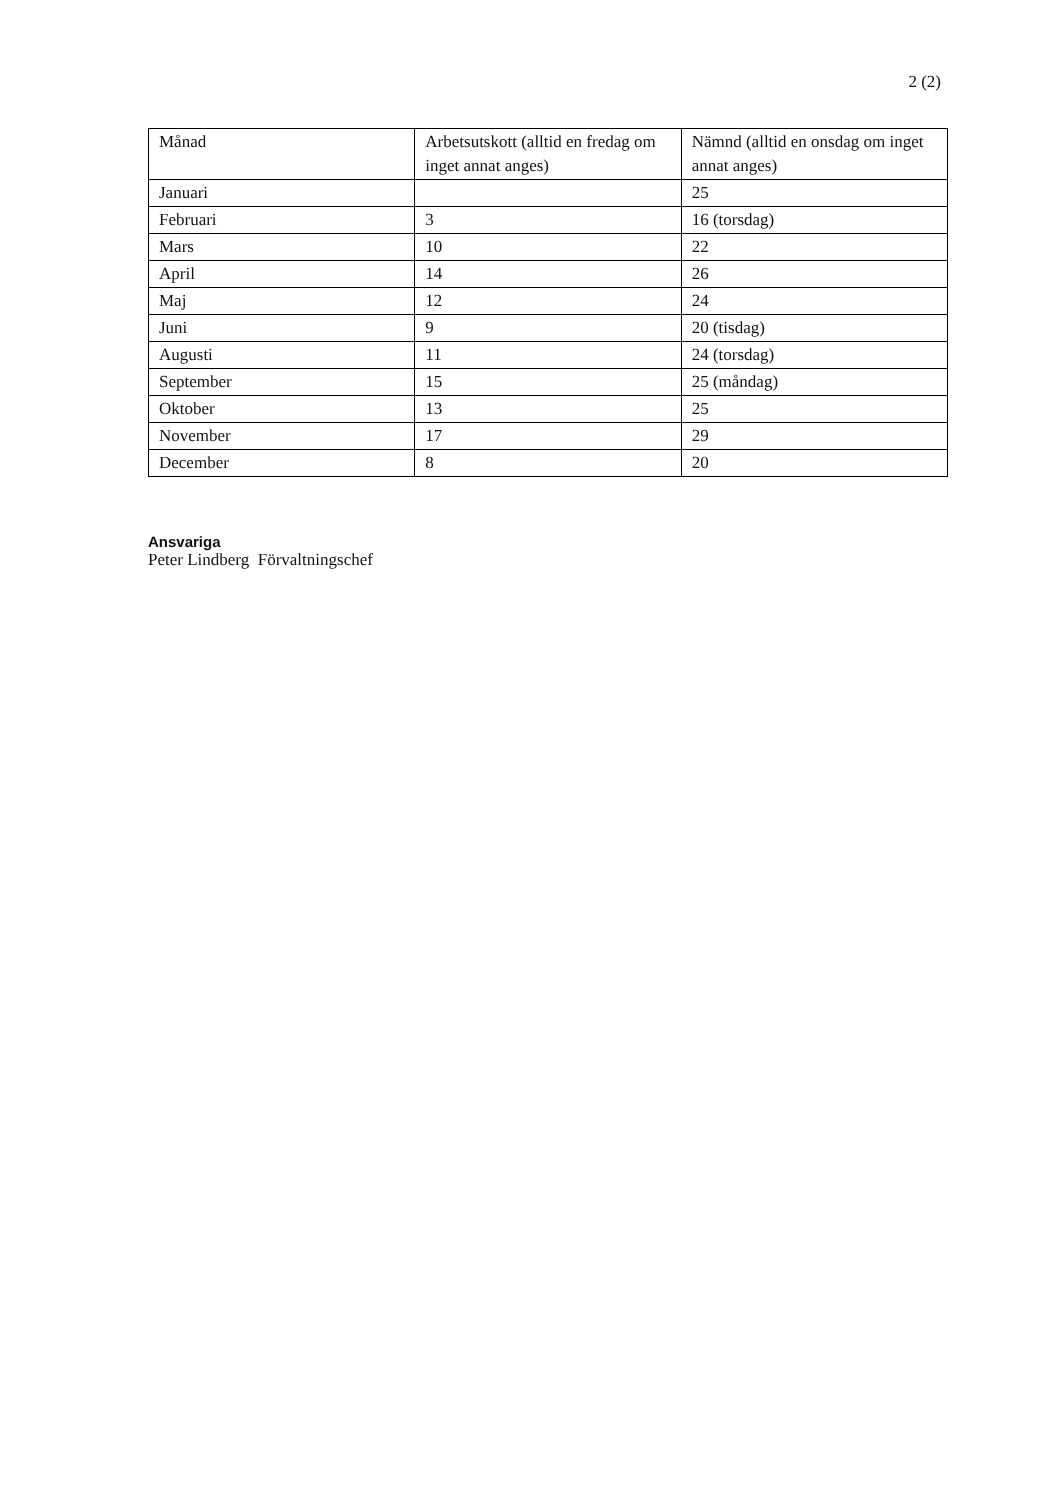2 (2)
| Månad | Arbetsutskott (alltid en fredag om inget annat anges) | Nämnd (alltid en onsdag om inget annat anges) |
| --- | --- | --- |
| Januari | | 25 |
| Februari | 3 | 16 (torsdag) |
| Mars | 10 | 22 |
| April | 14 | 26 |
| Maj | 12 | 24 |
| Juni | 9 | 20 (tisdag) |
| Augusti | 11 | 24 (torsdag) |
| September | 15 | 25 (måndag) |
| Oktober | 13 | 25 |
| November | 17 | 29 |
| December | 8 | 20 |
Ansvariga
Peter Lindberg Förvaltningschef